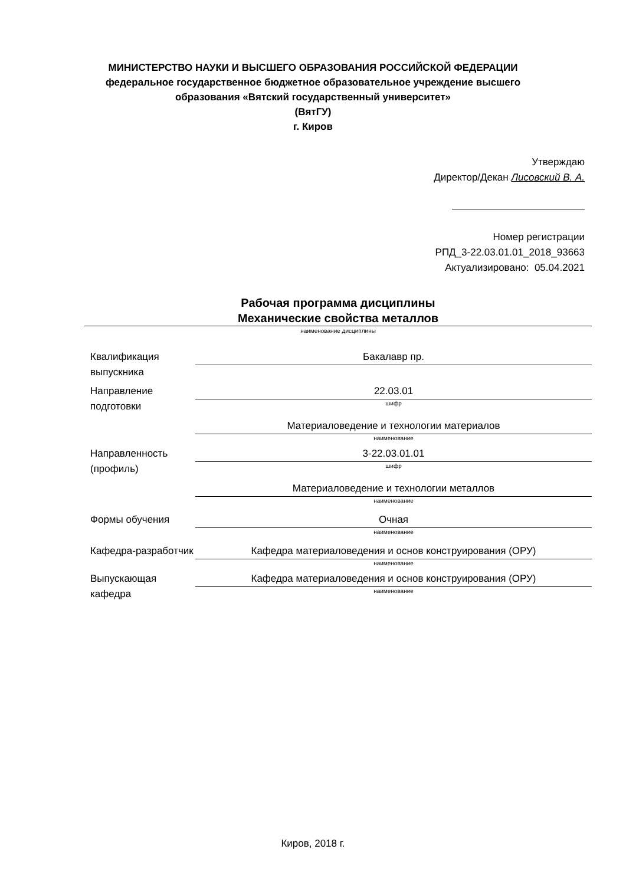МИНИСТЕРСТВО НАУКИ И ВЫСШЕГО ОБРАЗОВАНИЯ РОССИЙСКОЙ ФЕДЕРАЦИИ
федеральное государственное бюджетное образовательное учреждение высшего
образования «Вятский государственный университет»
(ВятГУ)
г. Киров
Утверждаю
Директор/Декан Лисовский В. А.
Номер регистрации
РПД_3-22.03.01.01_2018_93663
Актуализировано: 05.04.2021
Рабочая программа дисциплины
Механические свойства металлов
наименование дисциплины
Квалификация выпускника
Бакалавр пр.
Направление подготовки
22.03.01
шифр
Материаловедение и технологии материалов
наименование
Направленность (профиль)
3-22.03.01.01
шифр
Материаловедение и технологии металлов
наименование
Формы обучения Очная
наименование
Кафедра-разработчик
Кафедра материаловедения и основ конструирования (ОРУ)
наименование
Выпускающая кафедра
Кафедра материаловедения и основ конструирования (ОРУ)
наименование
Киров, 2018 г.